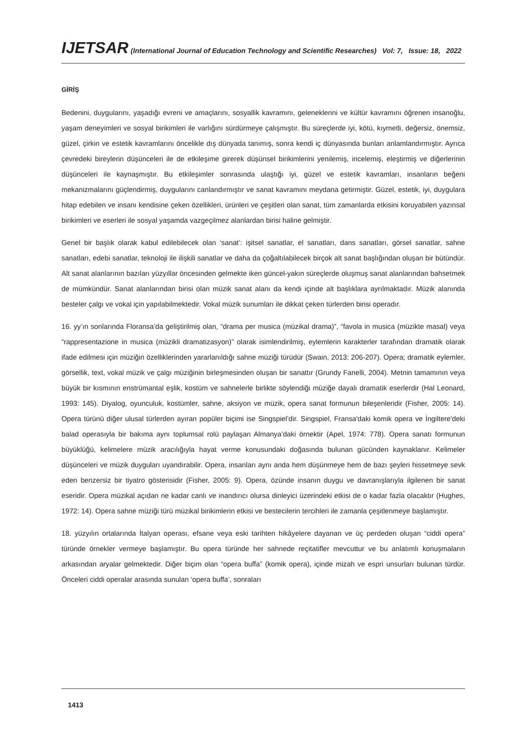IJETSAR (International Journal of Education Technology and Scientific Researches) Vol: 7, Issue: 18, 2022
GİRİŞ
Bedenini, duygularını, yaşadığı evreni ve amaçlarını, sosyallik kavramını, geleneklerini ve kültür kavramını öğrenen insanoğlu, yaşam deneyimleri ve sosyal birikimleri ile varlığını sürdürmeye çalışmıştır. Bu süreçlerde iyi, kötü, kıymetli, değersiz, önemsiz, güzel, çirkin ve estetik kavramlarını öncelikle dış dünyada tanımış, sonra kendi iç dünyasında bunları anlamlandırmıştır. Ayrıca çevredeki bireylerin düşünceleri ile de etkileşime girerek düşünsel birikimlerini yenilemiş, incelemiş, eleştirmiş ve diğerlerinin düşünceleri ile kaynaşmıştır. Bu etkileşimler sonrasında ulaştığı iyi, güzel ve estetik kavramları, insanların beğeni mekanizmalarını güçlendirmiş, duygularını canlandırmıştır ve sanat kavramını meydana getirmiştir. Güzel, estetik, iyi, duygulara hitap edebilen ve insanı kendisine çeken özellikleri, ürünleri ve çeşitleri olan sanat, tüm zamanlarda etkisini koruyabilen yazınsal birikimleri ve eserleri ile sosyal yaşamda vazgeçilmez alanlardan birisi haline gelmiştir.
Genel bir başlık olarak kabul edilebilecek olan ‘sanat’: işitsel sanatlar, el sanatları, dans sanatları, görsel sanatlar, sahne sanatları, edebi sanatlar, teknoloji ile ilişkili sanatlar ve daha da çoğaltılabilecek birçok alt sanat başlığından oluşan bir bütündür. Alt sanat alanlarının bazıları yüzyıllar öncesinden gelmekte iken güncel-yakın süreçlerde oluşmuş sanat alanlarından bahsetmek de mümkündür. Sanat alanlarından birisi olan müzik sanat alanı da kendi içinde alt başlıklara ayrılmaktadır. Müzik alanında besteler çalgı ve vokal için yapılabilmektedir. Vokal müzik sunumları ile dikkat çeken türlerden birisi operadır.
16. yy’ın sonlarında Floransa’da geliştirilmiş olan, “drama per musica (müzikal drama)”, “favola in musica (müzikte masal) veya “rappresentazione in musica (müzikli dramatizasyon)” olarak isimlendirilmiş, eylemlerin karakterler tarafından dramatik olarak ifade edilmesi için müziğin özelliklerinden yararlanıldığı sahne müziği türüdür (Swain, 2013: 206-207). Opera; dramatik eylemler, görsellik, text, vokal müzik ve çalgı müziğinin birleşmesinden oluşan bir sanattır (Grundy Fanelli, 2004). Metnin tamamının veya büyük bir kısmının enstrümantal eşlik, kostüm ve sahnelerle birlikte söylendiği müziğe dayalı dramatik eserlerdir (Hal Leonard, 1993: 145). Diyalog, oyunculuk, kostümler, sahne, aksiyon ve müzik, opera sanat formunun bileşenleridir (Fisher, 2005: 14). Opera türünü diğer ulusal türlerden ayıran popüler biçimi ise Singspiel’dir. Singspiel, Fransa'daki komik opera ve İngiltere'deki balad operasıyla bir bakıma aynı toplumsal rolü paylaşan Almanya’daki örnektir (Apel, 1974: 778). Opera sanatı formunun büyüklüğü, kelimelere müzik aracılığıyla hayat verme konusundaki doğasında bulunan gücünden kaynaklanır. Kelimeler düşünceleri ve müzik duyguları uyandırabilir. Opera, insanları aynı anda hem düşünmeye hem de bazı şeyleri hissetmeye sevk eden benzersiz bir tiyatro gösterisidir (Fisher, 2005: 9). Opera, özünde insanın duygu ve davranışlarıyla ilgilenen bir sanat eseridir. Opera müzikal açıdan ne kadar canlı ve inandırıcı olursa dinleyici üzerindeki etkisi de o kadar fazla olacaktır (Hughes, 1972: 14). Opera sahne müziği türü müzikal birikimlerin etkisi ve bestecilerin tercihleri ile zamanla çeşitlenmeye başlamıştır.
18. yüzyılın ortalarında İtalyan operası, efsane veya eski tarihten hikâyelere dayanan ve üç perdeden oluşan “ciddi opera” türünde örnekler vermeye başlamıştır. Bu opera türünde her sahnede reçitatifler mevcuttur ve bu anlatımlı konuşmaların arkasından aryalar gelmektedir. Diğer biçim olan “opera buffa” (komik opera), içinde mizah ve espri unsurları bulunan türdür. Önceleri ciddi operalar arasında sunulan ‘opera buffa’, sonraları
1413